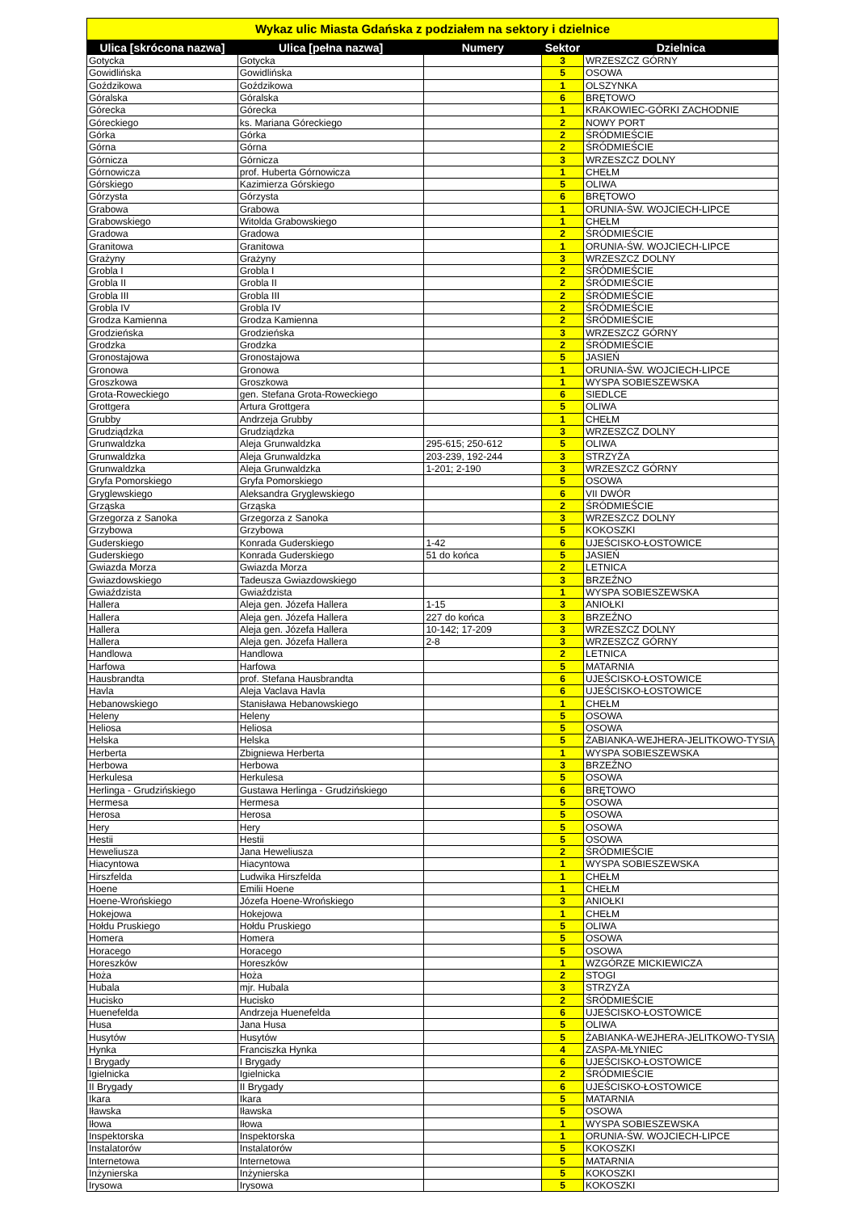| Wykaz ulic Miasta Gdańska z podziałem na sektory i dzielnice | | | | |
| Ulica [skrócona nazwa] | Ulica [pełna nazwa] | Numery | Sektor | Dzielnica |
| Gotycka | Gotycka | | 3 | WRZESZCZ GÓRNY |
| Gowidlińska | Gowidlińska | | 5 | OSOWA |
| Goździkowa | Goździkowa | | 1 | OLSZYNKA |
| Góralska | Góralska | | 6 | BRĘTOWO |
| Górecka | Górecka | | 1 | KRAKOWIEC-GÓRKI ZACHODNIE |
| Góreckiego | ks. Mariana Góreckiego | | 2 | NOWY PORT |
| Górka | Górka | | 2 | ŚRÓDMIEŚCIE |
| Górna | Górna | | 2 | ŚRÓDMIEŚCIE |
| Górnicza | Górnicza | | 3 | WRZESZCZ DOLNY |
| Górnowicza | prof. Huberta Górnowicza | | 1 | CHEŁM |
| Górskiego | Kazimierza Górskiego | | 5 | OLIWA |
| Górzysta | Górzysta | | 6 | BRĘTOWO |
| Grabowa | Grabowa | | 1 | ORUNIA-ŚW. WOJCIECH-LIPCE |
| Grabowskiego | Witolda Grabowskiego | | 1 | CHEŁM |
| Gradowa | Gradowa | | 2 | ŚRÓDMIEŚCIE |
| Granitowa | Granitowa | | 1 | ORUNIA-ŚW. WOJCIECH-LIPCE |
| Grażyny | Grażyny | | 3 | WRZESZCZ DOLNY |
| Grobla I | Grobla I | | 2 | ŚRÓDMIEŚCIE |
| Grobla II | Grobla II | | 2 | ŚRÓDMIEŚCIE |
| Grobla III | Grobla III | | 2 | ŚRÓDMIEŚCIE |
| Grobla IV | Grobla IV | | 2 | ŚRÓDMIEŚCIE |
| Grodza Kamienna | Grodza Kamienna | | 2 | ŚRÓDMIEŚCIE |
| Grodzieńska | Grodzieńska | | 3 | WRZESZCZ GÓRNY |
| Grodzka | Grodzka | | 2 | ŚRÓDMIEŚCIE |
| Gronostajowa | Gronostajowa | | 5 | JASIEŃ |
| Gronowa | Gronowa | | 1 | ORUNIA-ŚW. WOJCIECH-LIPCE |
| Groszkowa | Groszkowa | | 1 | WYSPA SOBIESZEWSKA |
| Grota-Roweckiego | gen. Stefana Grota-Roweckiego | | 6 | SIEDLCE |
| Grottgera | Artura Grottgera | | 5 | OLIWA |
| Grubby | Andrzeja Grubby | | 1 | CHEŁM |
| Grudziądzka | Grudziądzka | | 3 | WRZESZCZ DOLNY |
| Grunwaldzka | Aleja Grunwaldzka | 295-615; 250-612 | 5 | OLIWA |
| Grunwaldzka | Aleja Grunwaldzka | 203-239, 192-244 | 3 | STRZYŻA |
| Grunwaldzka | Aleja Grunwaldzka | 1-201; 2-190 | 3 | WRZESZCZ GÓRNY |
| Gryfa Pomorskiego | Gryfa Pomorskiego | | 5 | OSOWA |
| Gryglewskiego | Aleksandra Gryglewskiego | | 6 | VII DWÓR |
| Grząska | Grząska | | 2 | ŚRÓDMIEŚCIE |
| Grzegorza z Sanoka | Grzegorza z Sanoka | | 3 | WRZESZCZ DOLNY |
| Grzybowa | Grzybowa | | 5 | KOKOSZKI |
| Guderskiego | Konrada Guderskiego | 1-42 | 6 | UJEŚCISKO-ŁOSTOWICE |
| Guderskiego | Konrada Guderskiego | 51 do końca | 5 | JASIEŃ |
| Gwiazda Morza | Gwiazda Morza | | 2 | LETNICA |
| Gwiazdowskiego | Tadeusza Gwiazdowskiego | | 3 | BRZEŹNO |
| Gwiaździsta | Gwiaździsta | | 1 | WYSPA SOBIESZEWSKA |
| Hallera | Aleja gen. Józefa Hallera | 1-15 | 3 | ANIOŁKI |
| Hallera | Aleja gen. Józefa Hallera | 227 do końca | 3 | BRZEŹNO |
| Hallera | Aleja gen. Józefa Hallera | 10-142; 17-209 | 3 | WRZESZCZ DOLNY |
| Hallera | Aleja gen. Józefa Hallera | 2-8 | 3 | WRZESZCZ GÓRNY |
| Handlowa | Handlowa | | 2 | LETNICA |
| Harfowa | Harfowa | | 5 | MATARNIA |
| Hausbrandta | prof. Stefana Hausbrandta | | 6 | UJEŚCISKO-ŁOSTOWICE |
| Havla | Aleja Vaclava Havla | | 6 | UJEŚCISKO-ŁOSTOWICE |
| Hebanowskiego | Stanisława Hebanowskiego | | 1 | CHEŁM |
| Heleny | Heleny | | 5 | OSOWA |
| Heliosa | Heliosa | | 5 | OSOWA |
| Helska | Helska | | 5 | ŻABIANKA-WEJHERA-JELITKOWO-TYSIĄ |
| Herberta | Zbigniewa Herberta | | 1 | WYSPA SOBIESZEWSKA |
| Herbowa | Herbowa | | 3 | BRZEŹNO |
| Herkulesa | Herkulesa | | 5 | OSOWA |
| Herlinga - Grudzińskiego | Gustawa Herlinga - Grudzińskiego | | 6 | BRĘTOWO |
| Hermesa | Hermesa | | 5 | OSOWA |
| Herosa | Herosa | | 5 | OSOWA |
| Hery | Hery | | 5 | OSOWA |
| Hestii | Hestii | | 5 | OSOWA |
| Heweliusza | Jana Heweliusza | | 2 | ŚRÓDMIEŚCIE |
| Hiacyntowa | Hiacyntowa | | 1 | WYSPA SOBIESZEWSKA |
| Hirszfelda | Ludwika Hirszfelda | | 1 | CHEŁM |
| Hoene | Emilii Hoene | | 1 | CHEŁM |
| Hoene-Wrońskiego | Józefa Hoene-Wrońskiego | | 3 | ANIOŁKI |
| Hokejowa | Hokejowa | | 1 | CHEŁM |
| Hołdu Pruskiego | Hołdu Pruskiego | | 5 | OLIWA |
| Homera | Homera | | 5 | OSOWA |
| Horacego | Horacego | | 5 | OSOWA |
| Horeszków | Horeszków | | 1 | WZGÓRZE MICKIEWICZA |
| Hoża | Hoża | | 2 | STOGI |
| Hubala | mjr. Hubala | | 3 | STRZYŻA |
| Hucisko | Hucisko | | 2 | ŚRÓDMIEŚCIE |
| Huenefelda | Andrzeja Huenefelda | | 6 | UJEŚCISKO-ŁOSTOWICE |
| Husa | Jana Husa | | 5 | OLIWA |
| Husytów | Husytów | | 5 | ŻABIANKA-WEJHERA-JELITKOWO-TYSIĄ |
| Hynka | Franciszka Hynka | | 4 | ZASPA-MŁYNIEC |
| I Brygady | I Brygady | | 6 | UJEŚCISKO-ŁOSTOWICE |
| Igielnicka | Igielnicka | | 2 | ŚRÓDMIEŚCIE |
| II Brygady | II Brygady | | 6 | UJEŚCISKO-ŁOSTOWICE |
| Ikara | Ikara | | 5 | MATARNIA |
| Iławska | Iławska | | 5 | OSOWA |
| Iłowa | Iłowa | | 1 | WYSPA SOBIESZEWSKA |
| Inspektorska | Inspektorska | | 1 | ORUNIA-ŚW. WOJCIECH-LIPCE |
| Instalatorów | Instalatorów | | 5 | KOKOSZKI |
| Internetowa | Internetowa | | 5 | MATARNIA |
| Inżynierska | Inżynierska | | 5 | KOKOSZKI |
| Irysowa | Irysowa | | 5 | KOKOSZKI |